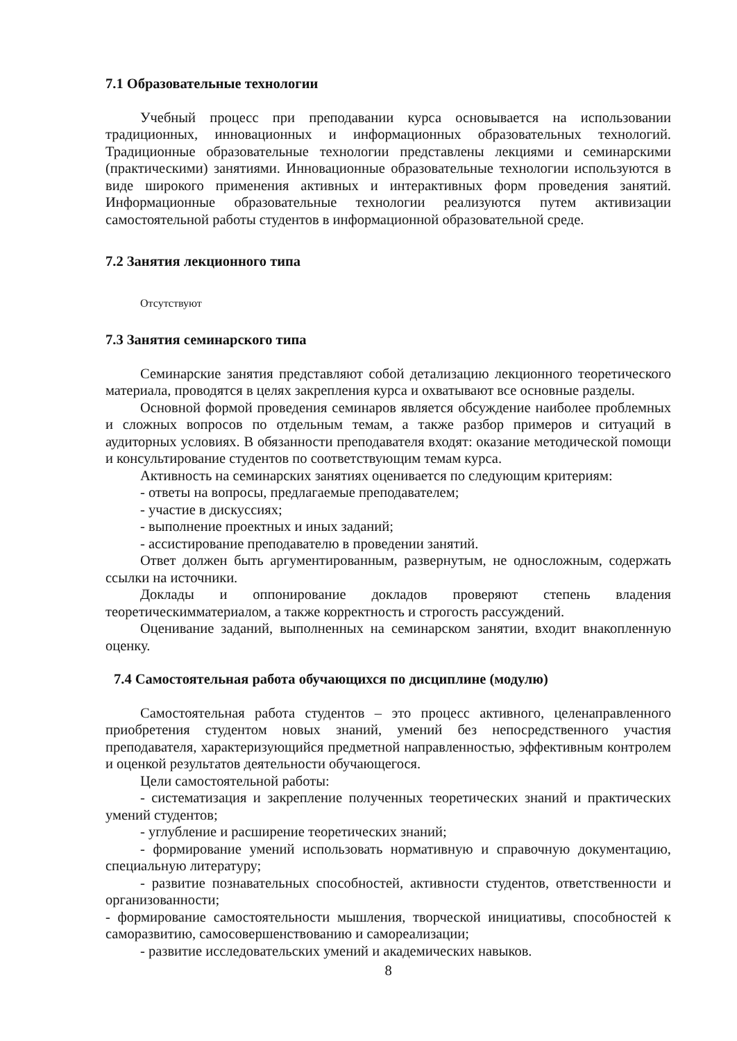7.1 Образовательные технологии
Учебный процесс при преподавании курса основывается на использовании традиционных, инновационных и информационных образовательных технологий. Традиционные образовательные технологии представлены лекциями и семинарскими (практическими) занятиями. Инновационные образовательные технологии используются в виде широкого применения активных и интерактивных форм проведения занятий. Информационные образовательные технологии реализуются путем активизации самостоятельной работы студентов в информационной образовательной среде.
7.2 Занятия лекционного типа
Отсутствуют
7.3 Занятия семинарского типа
Семинарские занятия представляют собой детализацию лекционного теоретического материала, проводятся в целях закрепления курса и охватывают все основные разделы.
Основной формой проведения семинаров является обсуждение наиболее проблемных и сложных вопросов по отдельным темам, а также разбор примеров и ситуаций в аудиторных условиях. В обязанности преподавателя входят: оказание методической помощи и консультирование студентов по соответствующим темам курса.
Активность на семинарских занятиях оценивается по следующим критериям:
- ответы на вопросы, предлагаемые преподавателем;
- участие в дискуссиях;
- выполнение проектных и иных заданий;
- ассистирование преподавателю в проведении занятий.
Ответ должен быть аргументированным, развернутым, не односложным, содержать ссылки на источники.
Доклады и оппонирование докладов проверяют степень владения теоретическимматериалом, а также корректность и строгость рассуждений.
Оценивание заданий, выполненных на семинарском занятии, входит внакопленную оценку.
7.4 Самостоятельная работа обучающихся по дисциплине (модулю)
Самостоятельная работа студентов – это процесс активного, целенаправленного приобретения студентом новых знаний, умений без непосредственного участия преподавателя, характеризующийся предметной направленностью, эффективным контролем и оценкой результатов деятельности обучающегося.
Цели самостоятельной работы:
- систематизация и закрепление полученных теоретических знаний и практических умений студентов;
- углубление и расширение теоретических знаний;
- формирование умений использовать нормативную и справочную документацию, специальную литературу;
- развитие познавательных способностей, активности студентов, ответственности и организованности;
- формирование самостоятельности мышления, творческой инициативы, способностей к саморазвитию, самосовершенствованию и самореализации;
- развитие исследовательских умений и академических навыков.
8